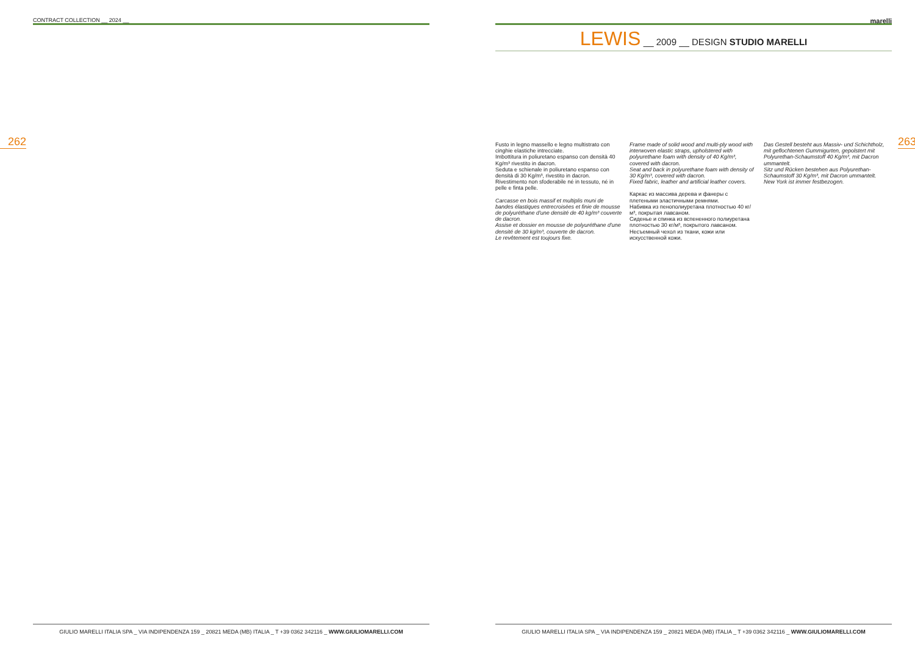262 263
CONTRACT COLLECTION __ 2024 __
GIULIO MARELLI ITALIA SPA _ VIA INDIPENDENZA 159 _ 20821 MEDA (MB) ITALIA _ T +39 0362 342116 _ WWW.GIULIOMARELLI.COM
marelli
LEWIS __ 2009 __ DESIGN STUDIO MARELLI
Fusto in legno massello e legno multistrato con cinghie elastiche intrecciate.
Imbottitura in poliuretano espanso con densità 40 Kg/m³ rivestito in dacron.
Seduta e schienale in poliuretano espanso con densità di 30 Kg/m³, rivestito in dacron.
Rivestimento non sfoderabile né in tessuto, né in pelle e finta pelle.
Carcasse en bois massif et multiplis muni de bandes élastiques entrecroisées et finie de mousse de polyuréthane d'une densité de 40 kg/m³ couverte de dacron.
Assise et dossier en mousse de polyuréthane d'une densité de 30 kg/m³, couverte de dacron.
Le revêtement est toujours fixe.
Frame made of solid wood and multi-ply wood with interwoven elastic straps, upholstered with polyurethane foam with density of 40 Kg/m³, covered with dacron.
Seat and back in polyurethane foam with density of 30 Kg/m³, covered with dacron.
Fixed fabric, leather and artificial leather covers.
Каркас из массива дерева и фанеры с плетеными эластичными ремнями.
Набивка из пенополиуретана плотностью 40 кг/м³, покрытая лавсаном.
Сиденье и спинка из вспененного полиуретана плотностью 30 кг/м³, покрытого лавсаном.
Несъемный чехол из ткани, кожи или искусственной кожи.
Das Gestell besteht aus Massiv- und Schichtholz, mit geflochtenen Gummigurten, gepolstert mit Polyurethan-Schaumstoff 40 Kg/m³, mit Dacron ummantelt.
Sitz und Rücken bestehen aus Polyurethan-Schaumstoff 30 Kg/m³, mit Dacron ummantelt.
New York ist immer festbezogen.
GIULIO MARELLI ITALIA SPA _ VIA INDIPENDENZA 159 _ 20821 MEDA (MB) ITALIA _ T +39 0362 342116 _ WWW.GIULIOMARELLI.COM